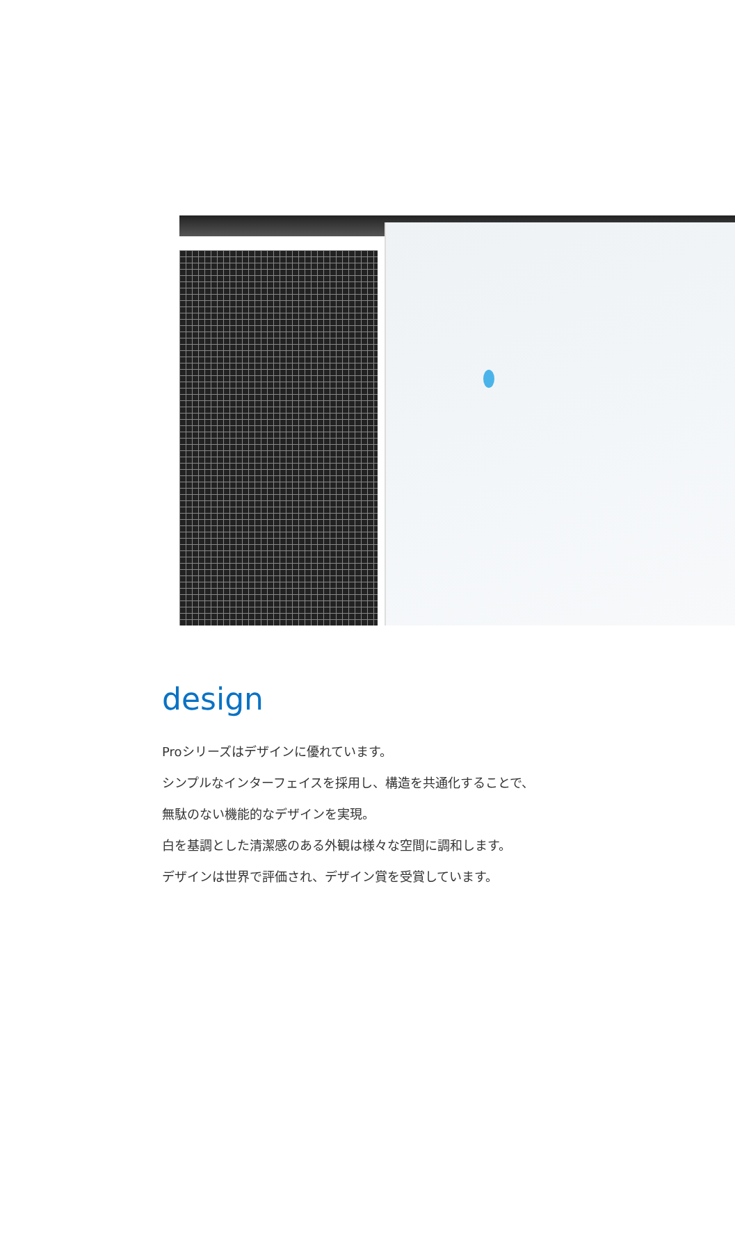design
Proシリーズはデザインに優れています。
シンプルなインターフェイスを採用し、構造を共通化することで、
無駄のない機能的なデザインを実現。
白を基調とした清潔感のある外観は様々な空間に調和します。
デザインは世界で評価され、デザイン賞を受賞しています。